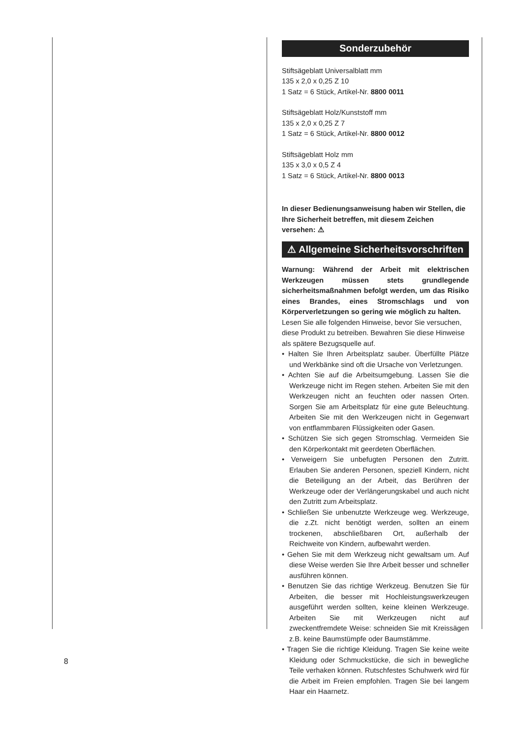Sonderzubehör
Stiftsägeblatt Universalblatt mm
135 x 2,0 x 0,25 Z 10
1 Satz = 6 Stück, Artikel-Nr. 8800 0011
Stiftsägeblatt Holz/Kunststoff mm
135 x 2,0 x 0,25 Z 7
1 Satz = 6 Stück, Artikel-Nr. 8800 0012
Stiftsägeblatt Holz mm
135 x 3,0 x 0,5 Z 4
1 Satz = 6 Stück, Artikel-Nr. 8800 0013
In dieser Bedienungsanweisung haben wir Stellen, die Ihre Sicherheit betreffen, mit diesem Zeichen versehen: ⚠
⚠ Allgemeine Sicherheitsvorschriften
Warnung: Während der Arbeit mit elektrischen Werkzeugen müssen stets grundlegende sicherheitsmaßnahmen befolgt werden, um das Risiko eines Brandes, eines Stromschlags und von Körperverletzungen so gering wie möglich zu halten.
Lesen Sie alle folgenden Hinweise, bevor Sie versuchen, diese Produkt zu betreiben. Bewahren Sie diese Hinweise als spätere Bezugsquelle auf.
• Halten Sie Ihren Arbeitsplatz sauber. Überfüllte Plätze und Werkbänke sind oft die Ursache von Verletzungen.
• Achten Sie auf die Arbeitsumgebung. Lassen Sie die Werkzeuge nicht im Regen stehen. Arbeiten Sie mit den Werkzeugen nicht an feuchten oder nassen Orten. Sorgen Sie am Arbeitsplatz für eine gute Beleuchtung. Arbeiten Sie mit den Werkzeugen nicht in Gegenwart von entflammbaren Flüssigkeiten oder Gasen.
• Schützen Sie sich gegen Stromschlag. Vermeiden Sie den Körperkontakt mit geerdeten Oberflächen.
• Verweigern Sie unbefugten Personen den Zutritt. Erlauben Sie anderen Personen, speziell Kindern, nicht die Beteiligung an der Arbeit, das Berühren der Werkzeuge oder der Verlängerungskabel und auch nicht den Zutritt zum Arbeitsplatz.
• Schließen Sie unbenutzte Werkzeuge weg. Werkzeuge, die z.Zt. nicht benötigt werden, sollten an einem trockenen, abschließbaren Ort, außerhalb der Reichweite von Kindern, aufbewahrt werden.
• Gehen Sie mit dem Werkzeug nicht gewaltsam um. Auf diese Weise werden Sie Ihre Arbeit besser und schneller ausführen können.
• Benutzen Sie das richtige Werkzeug. Benutzen Sie für Arbeiten, die besser mit Hochleistungswerkzeugen ausgeführt werden sollten, keine kleinen Werkzeuge. Arbeiten Sie mit Werkzeugen nicht auf zweckentfremdete Weise: schneiden Sie mit Kreissägen z.B. keine Baumstümpfe oder Baumstämme.
• Tragen Sie die richtige Kleidung. Tragen Sie keine weite Kleidung oder Schmuckstücke, die sich in bewegliche Teile verhaken können. Rutschfestes Schuhwerk wird für die Arbeit im Freien empfohlen. Tragen Sie bei langem Haar ein Haarnetz.
8